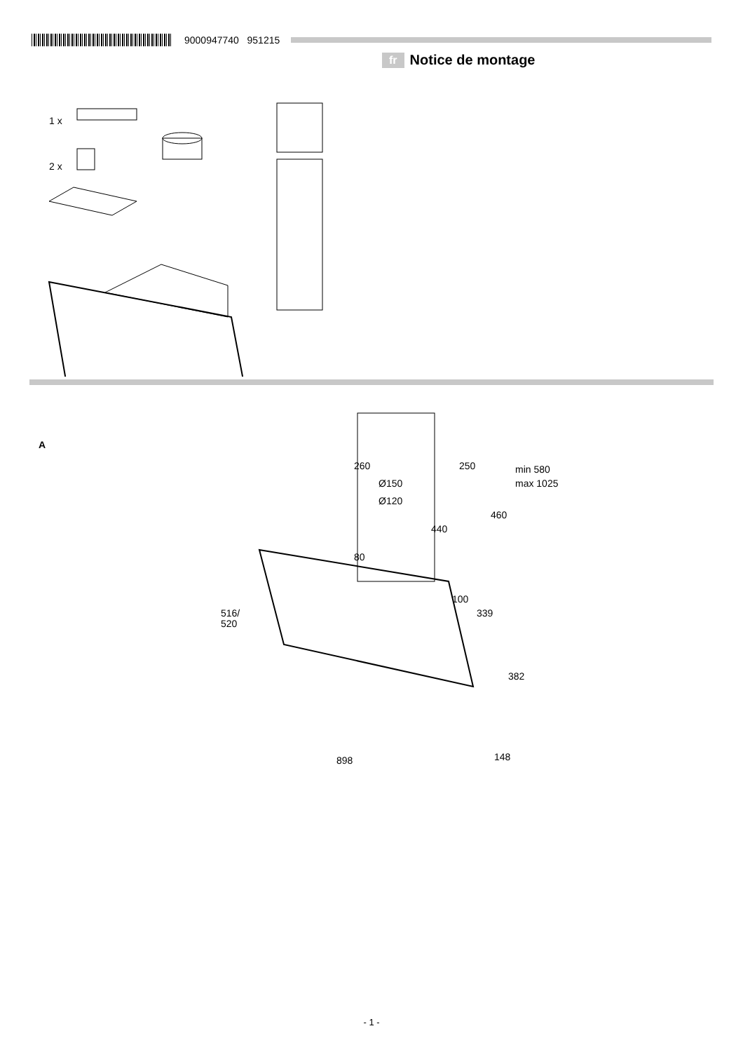9000947740 951215
fr Notice de montage
1 x
2 x
A
260
250
min 580
max 1025
Ø150
Ø120
460
440
80
100
516/
520
339
382
898
148
- 1 -